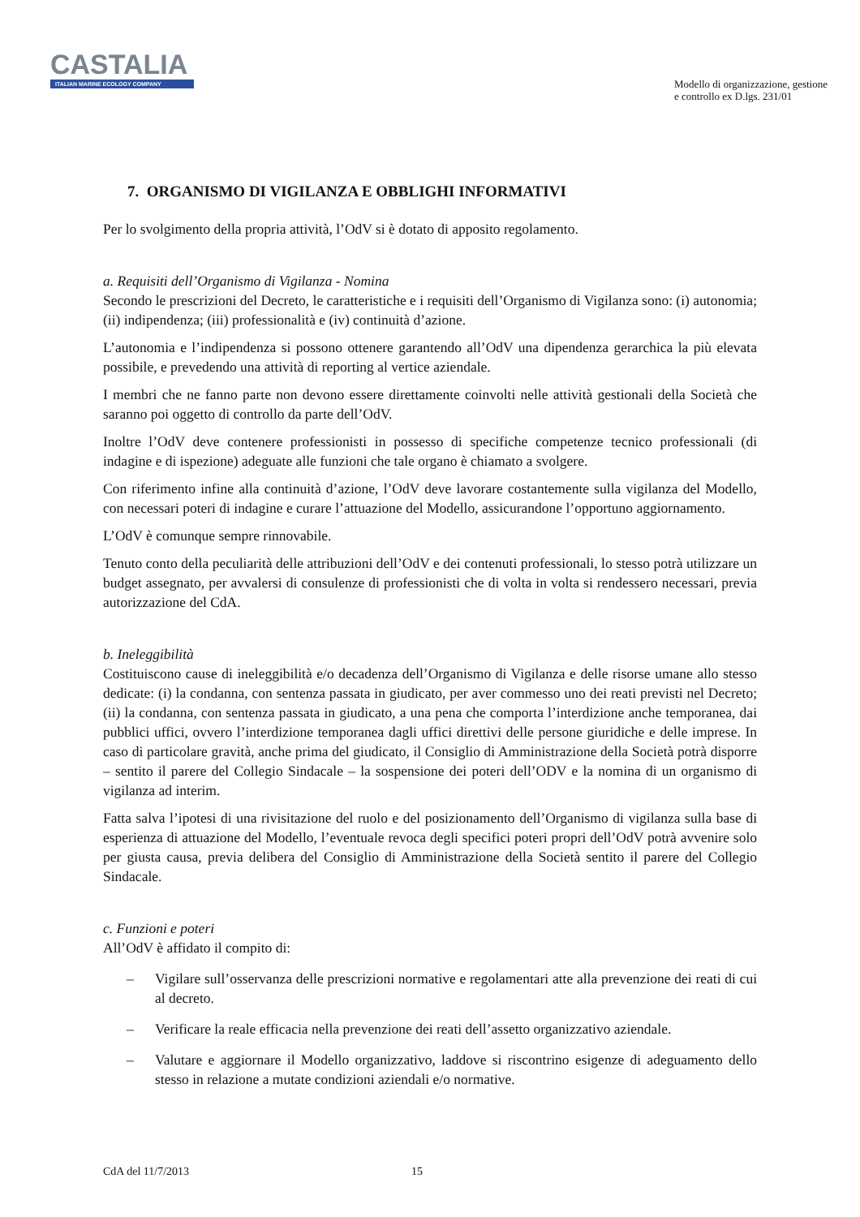CASTALIA
ITALIAN MARINE ECOLOGY COMPANY
Modello di organizzazione, gestione
e controllo ex D.lgs. 231/01
7. ORGANISMO DI VIGILANZA E OBBLIGHI INFORMATIVI
Per lo svolgimento della propria attività, l’OdV si è dotato di apposito regolamento.
a. Requisiti dell’Organismo di Vigilanza - Nomina
Secondo le prescrizioni del Decreto, le caratteristiche e i requisiti dell’Organismo di Vigilanza sono: (i) autonomia; (ii) indipendenza; (iii) professionalità e (iv) continuità d’azione.
L’autonomia e l’indipendenza si possono ottenere garantendo all’OdV una dipendenza gerarchica la più elevata possibile, e prevedendo una attività di reporting al vertice aziendale.
I membri che ne fanno parte non devono essere direttamente coinvolti nelle attività gestionali della Società che saranno poi oggetto di controllo da parte dell’OdV.
Inoltre l’OdV deve contenere professionisti in possesso di specifiche competenze tecnico professionali (di indagine e di ispezione) adeguate alle funzioni che tale organo è chiamato a svolgere.
Con riferimento infine alla continuità d’azione, l’OdV deve lavorare costantemente sulla vigilanza del Modello, con necessari poteri di indagine e curare l’attuazione del Modello, assicurandone l’opportuno aggiornamento.
L’OdV è comunque sempre rinnovabile.
Tenuto conto della peculiarità delle attribuzioni dell’OdV e dei contenuti professionali, lo stesso potrà utilizzare un budget assegnato, per avvalersi di consulenze di professionisti che di volta in volta si rendessero necessari, previa autorizzazione del CdA.
b. Ineleggibilità
Costituiscono cause di ineleggibilità e/o decadenza dell’Organismo di Vigilanza e delle risorse umane allo stesso dedicate: (i) la condanna, con sentenza passata in giudicato, per aver commesso uno dei reati previsti nel Decreto; (ii) la condanna, con sentenza passata in giudicato, a una pena che comporta l’interdizione anche temporanea, dai pubblici uffici, ovvero l’interdizione temporanea dagli uffici direttivi delle persone giuridiche e delle imprese. In caso di particolare gravità, anche prima del giudicato, il Consiglio di Amministrazione della Società potrà disporre – sentito il parere del Collegio Sindacale – la sospensione dei poteri dell’ODV e la nomina di un organismo di vigilanza ad interim.
Fatta salva l’ipotesi di una rivisitazione del ruolo e del posizionamento dell’Organismo di vigilanza sulla base di esperienza di attuazione del Modello, l’eventuale revoca degli specifici poteri propri dell’OdV potrà avvenire solo per giusta causa, previa delibera del Consiglio di Amministrazione della Società sentito il parere del Collegio Sindacale.
c. Funzioni e poteri
All’OdV è affidato il compito di:
– Vigilare sull’osservanza delle prescrizioni normative e regolamentari atte alla prevenzione dei reati di cui al decreto.
– Verificare la reale efficacia nella prevenzione dei reati dell’assetto organizzativo aziendale.
– Valutare e aggiornare il Modello organizzativo, laddove si riscontrino esigenze di adeguamento dello stesso in relazione a mutate condizioni aziendali e/o normative.
CdA del 11/7/2013 15